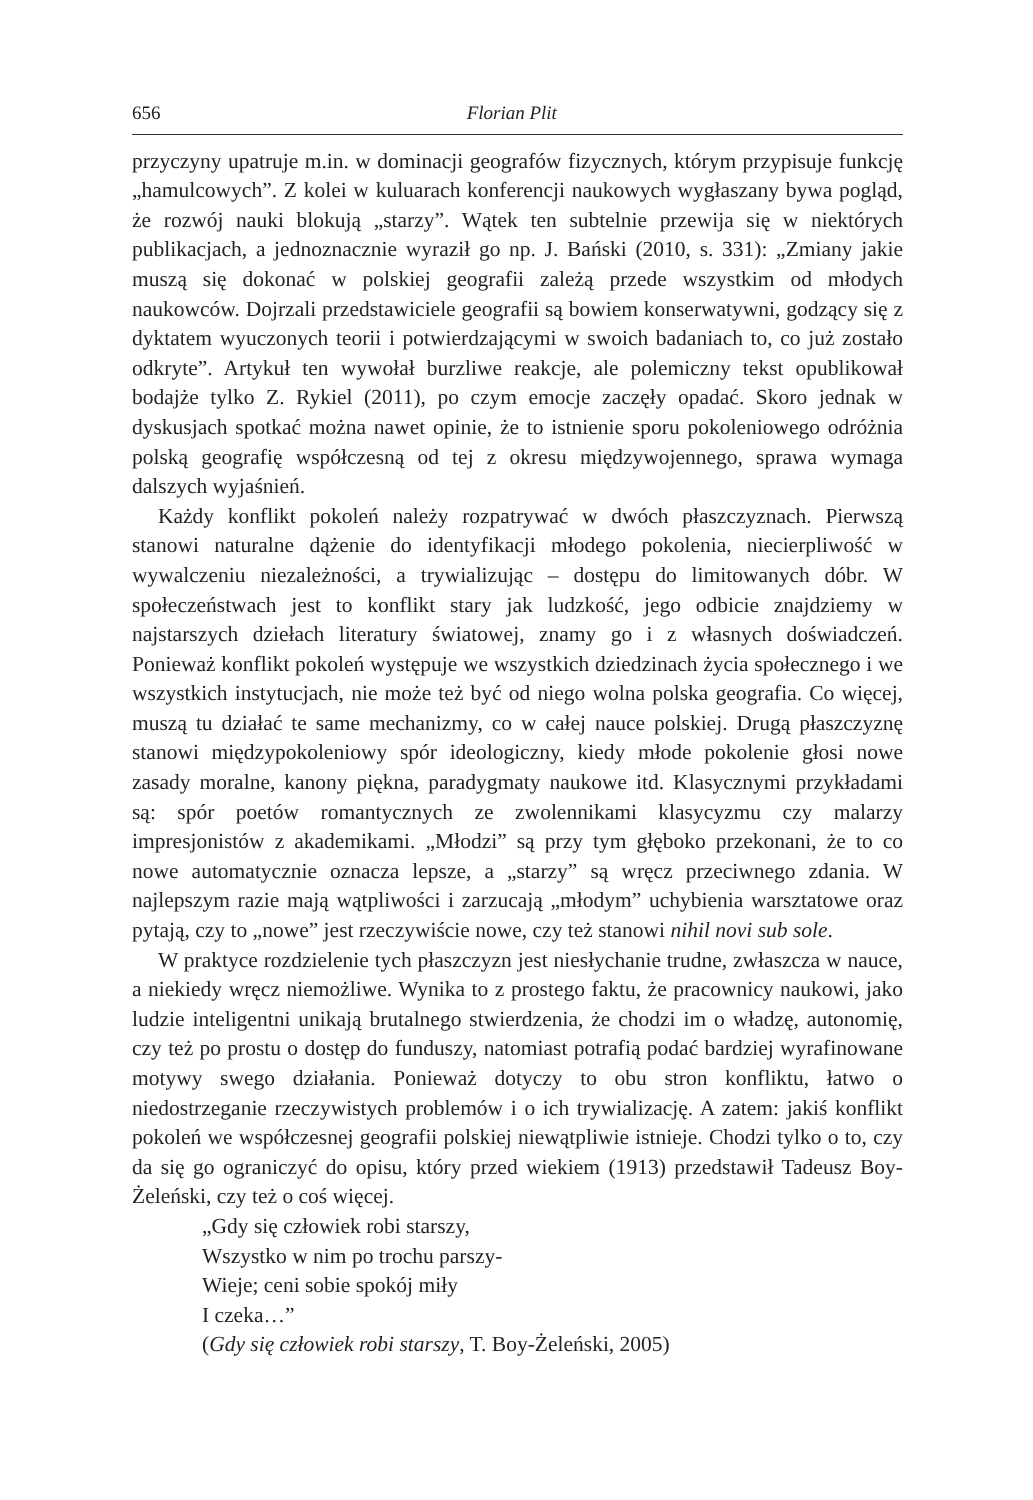656 Florian Plit
przyczyny upatruje m.in. w dominacji geografów fizycznych, którym przypisuje funkcję „hamulcowych”. Z kolei w kuluarach konferencji naukowych wygłaszany bywa pogląd, że rozwój nauki blokują „starzy”. Wątek ten subtelnie przewija się w niektórych publikacjach, a jednoznacznie wyraził go np. J. Bański (2010, s. 331): „Zmiany jakie muszą się dokonać w polskiej geografii zależą przede wszystkim od młodych naukowców. Dojrzali przedstawiciele geografii są bowiem konserwatywni, godzący się z dyktatem wyuczonych teorii i potwierdzającymi w swoich badaniach to, co już zostało odkryte”. Artykuł ten wywołał burzliwe reakcje, ale polemiczny tekst opublikował bodajże tylko Z. Rykiel (2011), po czym emocje zaczęły opadać. Skoro jednak w dyskusjach spotkać można nawet opinie, że to istnienie sporu pokoleniowego odróżnia polską geografię współczesną od tej z okresu międzywojennego, sprawa wymaga dalszych wyjaśnień.
Każdy konflikt pokoleń należy rozpatrywać w dwóch płaszczyznach. Pierwszą stanowi naturalne dążenie do identyfikacji młodego pokolenia, niecierpliwość w wywalczeniu niezależności, a trywializując – dostępu do limitowanych dóbr. W społeczeństwach jest to konflikt stary jak ludzkość, jego odbicie znajdziemy w najstarszych dziełach literatury światowej, znamy go i z własnych doświadczeń. Ponieważ konflikt pokoleń występuje we wszystkich dziedzinach życia społecznego i we wszystkich instytucjach, nie może też być od niego wolna polska geografia. Co więcej, muszą tu działać te same mechanizmy, co w całej nauce polskiej. Drugą płaszczyznę stanowi międzypokoleniowy spór ideologiczny, kiedy młode pokolenie głosi nowe zasady moralne, kanony piękna, paradygmaty naukowe itd. Klasycznymi przykładami są: spór poetów romantycznych ze zwolennikami klasycyzmu czy malarzy impresjonistów z akademikami. „Młodzi” są przy tym głęboko przekonani, że to co nowe automatycznie oznacza lepsze, a „starzy” są wręcz przeciwnego zdania. W najlepszym razie mają wątpliwości i zarzucają „młodym” uchybienia warsztatowe oraz pytają, czy to „nowe” jest rzeczywiście nowe, czy też stanowi nihil novi sub sole.
W praktyce rozdzielenie tych płaszczyzn jest niesłychanie trudne, zwłaszcza w nauce, a niekiedy wręcz niemożliwe. Wynika to z prostego faktu, że pracownicy naukowi, jako ludzie inteligentni unikają brutalnego stwierdzenia, że chodzi im o władzę, autonomię, czy też po prostu o dostęp do funduszy, natomiast potrafią podać bardziej wyrafinowane motywy swego działania. Ponieważ dotyczy to obu stron konfliktu, łatwo o niedostrzeganie rzeczywistych problemów i o ich trywializację. A zatem: jakiś konflikt pokoleń we współczesnej geografii polskiej niewątpliwie istnieje. Chodzi tylko o to, czy da się go ograniczyć do opisu, który przed wiekiem (1913) przedstawił Tadeusz Boy-Żeleński, czy też o coś więcej.
„Gdy się człowiek robi starszy,
Wszystko w nim po trochu parszy-
Wieje; ceni sobie spokój miły
I czeka…”
(Gdy się człowiek robi starszy, T. Boy-Żeleński, 2005)